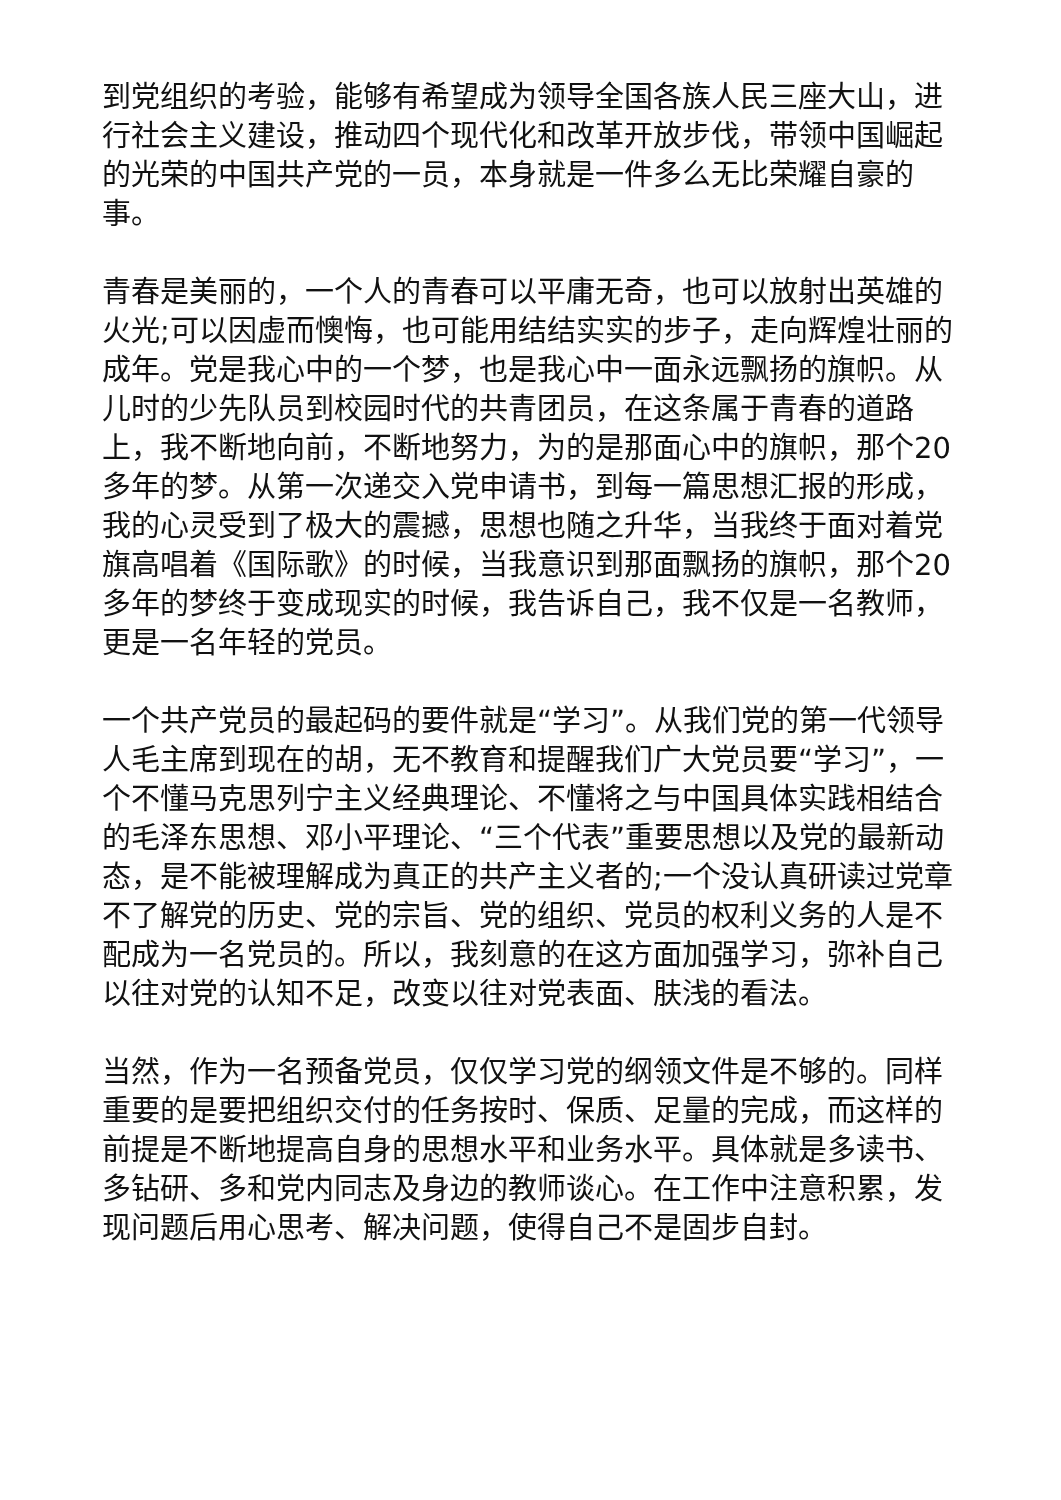到党组织的考验，能够有希望成为领导全国各族人民三座大山，进行社会主义建设，推动四个现代化和改革开放步伐，带领中国崛起的光荣的中国共产党的一员，本身就是一件多么无比荣耀自豪的事。
青春是美丽的，一个人的青春可以平庸无奇，也可以放射出英雄的火光;可以因虚而懊悔，也可能用结结实实的步子，走向辉煌壮丽的成年。党是我心中的一个梦，也是我心中一面永远飘扬的旗帜。从儿时的少先队员到校园时代的共青团员，在这条属于青春的道路上，我不断地向前，不断地努力，为的是那面心中的旗帜，那个20多年的梦。从第一次递交入党申请书，到每一篇思想汇报的形成，我的心灵受到了极大的震撼，思想也随之升华，当我终于面对着党旗高唱着《国际歌》的时候，当我意识到那面飘扬的旗帜，那个20多年的梦终于变成现实的时候，我告诉自己，我不仅是一名教师，更是一名年轻的党员。
一个共产党员的最起码的要件就是“学习”。从我们党的第一代领导人毛主席到现在的胡，无不教育和提醒我们广大党员要“学习”，一个不懂马克思列宁主义经典理论、不懂将之与中国具体实践相结合的毛泽东思想、邓小平理论、“三个代表”重要思想以及党的最新动态，是不能被理解成为真正的共产主义者的;一个没认真研读过党章不了解党的历史、党的宗旨、党的组织、党员的权利义务的人是不配成为一名党员的。所以，我刻意的在这方面加强学习，弥补自己以往对党的认知不足，改变以往对党表面、肤浅的看法。
当然，作为一名预备党员，仅仅学习党的纲领文件是不够的。同样重要的是要把组织交付的任务按时、保质、足量的完成，而这样的前提是不断地提高自身的思想水平和业务水平。具体就是多读书、多钻研、多和党内同志及身边的教师谈心。在工作中注意积累，发现问题后用心思考、解决问题，使得自己不是固步自封。